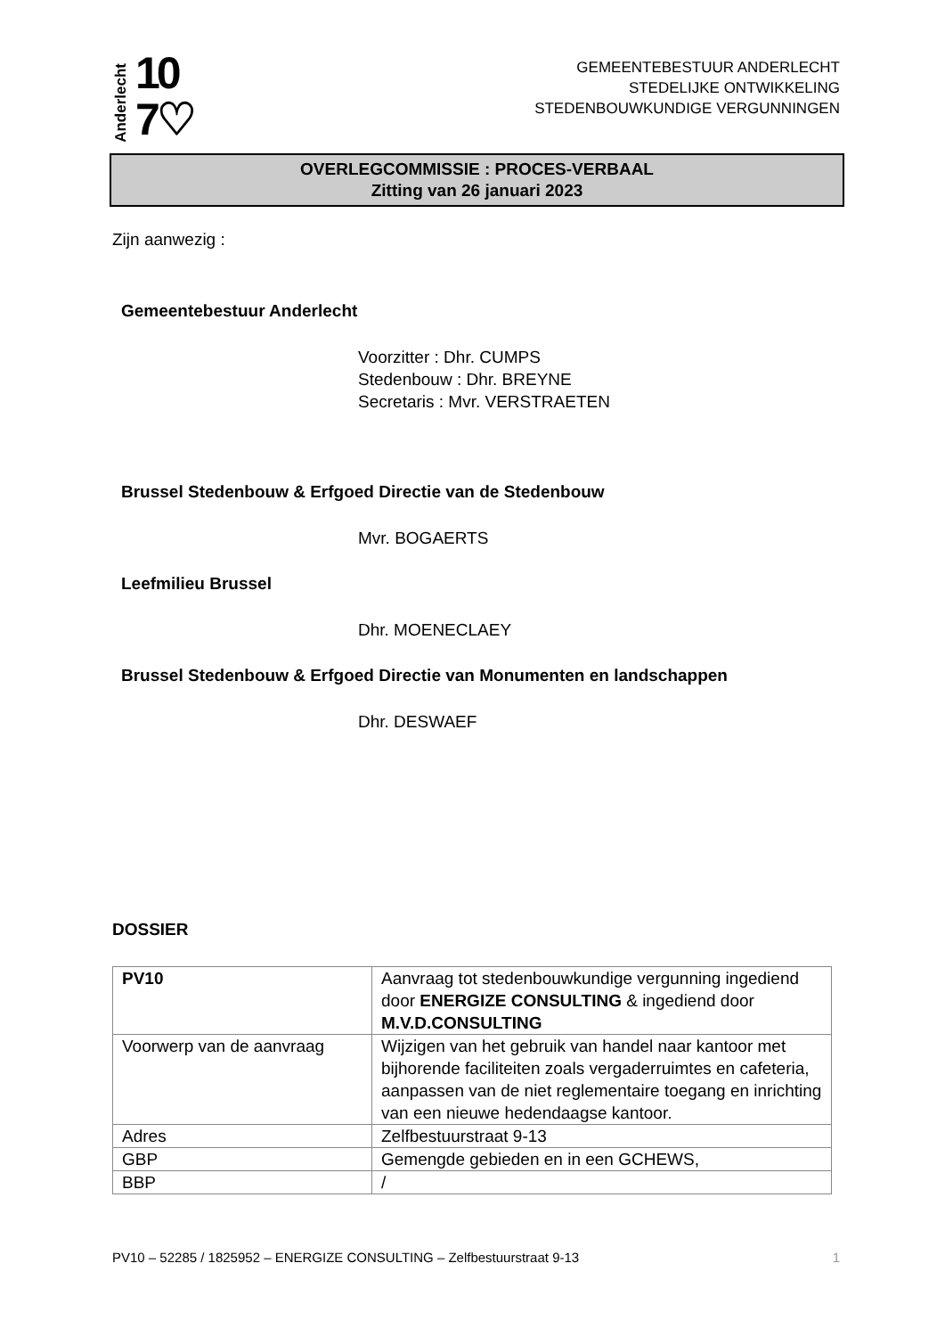Anderlecht 10
7♡
GEMEENTEBESTUUR ANDERLECHT
STEDELIJKE ONTWIKKELING
STEDENBOUWKUNDIGE VERGUNNINGEN
OVERLEGCOMMISSIE : PROCES-VERBAAL
Zitting van 26 januari 2023
Zijn aanwezig :
Gemeentebestuur Anderlecht
Voorzitter : Dhr. CUMPS
Stedenbouw : Dhr. BREYNE
Secretaris : Mvr. VERSTRAETEN
Brussel Stedenbouw & Erfgoed Directie van de Stedenbouw
Mvr. BOGAERTS
Leefmilieu Brussel
Dhr. MOENECLAEY
Brussel Stedenbouw & Erfgoed Directie van Monumenten en landschappen
Dhr. DESWAEF
DOSSIER
| PV10 | Aanvraag tot stedenbouwkundige vergunning ingediend door ENERGIZE CONSULTING & ingediend door M.V.D.CONSULTING |
| Voorwerp van de aanvraag | Wijzigen van het gebruik van handel naar kantoor met bijhorende faciliteiten zoals vergaderruimtes en cafeteria, aanpassen van de niet reglementaire toegang en inrichting van een nieuwe hedendaagse kantoor. |
| Adres | Zelfbestuurstraat 9-13 |
| GBP | Gemengde gebieden en in een GCHEWS, |
| BBP | / |
PV10 – 52285 / 1825952 – ENERGIZE CONSULTING – Zelfbestuurstraat 9-13 1